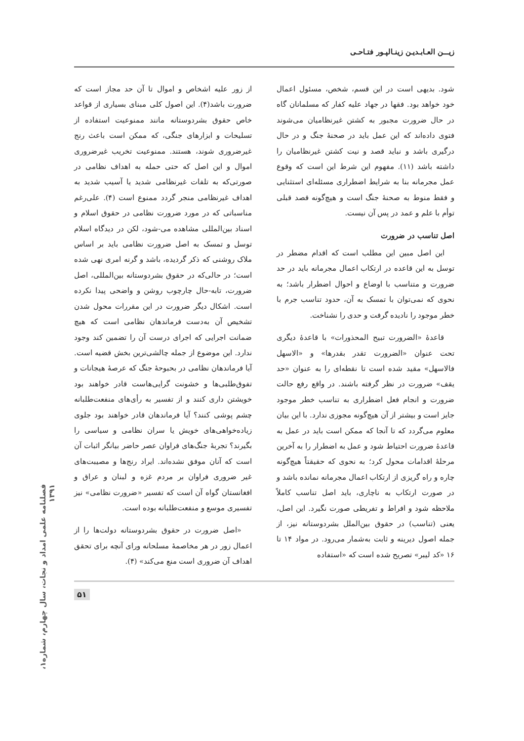زیـــن العـابـدیـن زینـالپـور فتـاحـی
شود. بدیهی است در این قسم، شخص، مسئول اعمال خود خواهد بود. فقها در جهاد علیه کفار که مسلمانان گاه در حال ضرورت مجبور به کشتن غیرنظامیان می‌شوند فتوی داده‌اند که این عمل باید در صحنهٔ جنگ و در حال درگیری باشد و نباید قصد و نیت کشتن غیرنظامیان را داشته باشد (۱۱). مفهوم این شرط این است که وقوع عمل مجرمانه بنا به شرایط اضطراری مسئله‌ای استثنایی و فقط منوط به صحنهٔ جنگ است و هیچ‌گونه قصد قبلی توأم با علم و عمد در پس آن نیست.
اصل تناسب در ضرورت
این اصل مبین این مطلب است که اقدام مضطر در توسل به این قاعده در ارتکاب اعمال مجرمانه باید در حد ضرورت و متناسب با اوضاع و احوال اضطرار باشد؛ به نحوی که نمی‌توان با تمسک به آن، حدود تناسب جرم با خطر موجود را نادیده گرفت و حدی را نشناخت.
قاعدهٔ «الضرورت تبیح المحذورات» با قاعدهٔ دیگری تحت عنوان «الضرورت تقدر بقدرها» و «الاسهل فالاسهل» مقید شده است تا نقطه‌ای را به عنوان «حد یقف» ضرورت در نظر گرفته باشند. در واقع رفع حالت ضرورت و انجام فعل اضطراری به تناسب خطر موجود جایز است و بیشتر از آن هیچ‌گونه مجوزی ندارد. با این بیان معلوم می‌گردد که تا آنجا که ممکن است باید در عمل به قاعدهٔ ضرورت احتیاط شود و عمل به اضطرار را به آخرین مرحلهٔ اقدامات محول کرد؛ به نحوی که حقیقتاً هیچ‌گونه چاره و راه گریزی از ارتکاب اعمال مجرمانه نمانده باشد و در صورت ارتکاب به ناچاری، باید اصل تناسب کاملاً ملاحظه شود و افراط و تفریطی صورت نگیرد. این اصل، یعنی (تناسب) در حقوق بین‌الملل بشردوستانه نیز، از جمله اصول دیرینه و ثابت به‌شمار می‌رود. در مواد ۱۴ تا ۱۶ «کد لیبر» تصریح شده است که «استفاده
از زور علیه اشخاص و اموال تا آن حد مجاز است که ضرورت باشد(۴). این اصول کلی مبنای بسیاری از قواعد خاص حقوق بشردوستانه مانند ممنوعیت استفاده از تسلیحات و ابزارهای جنگی، که ممکن است باعث رنج غیرضروری شوند، هستند. ممنوعیت تخریب غیرضروری اموال و این اصل که حتی حمله به اهداف نظامی در صورتی‌که به تلفات غیرنظامی شدید یا آسیب شدید به اهداف غیرنظامی منجر گردد ممنوع است (۴). علی‌رغم مناسباتی که در مورد ضرورت نظامی در حقوق اسلام و اسناد بین‌المللی مشاهده می-شود، لکن در دیدگاه اسلام توسل و تمسک به اصل ضرورت نظامی باید بر اساس ملاک روشنی که ذکر گردیده، باشد و گرنه امری نهی شده است؛ در حالی‌که در حقوق بشردوستانه بین‌المللی، اصل ضرورت، تابه-حال چارچوب روشن و واضحی پیدا نکرده است. اشکال دیگر ضرورت در این مقررات محول شدن تشخیص آن به‌دست فرماندهان نظامی است که هیچ ضمانت اجرایی که اجرای درست آن را تضمین کند وجود ندارد. این موضوع از جمله چالشی‌ترین بخش قضیه است. آیا فرماندهان نظامی در بحبوحهٔ جنگ که عرصهٔ هیجانات و تفوق‌طلبی‌ها و خشونت گرایی‌هاست قادر خواهند بود خویشتن داری کنند و از تفسیر به رأی‌های منفعت‌طلبانه چشم پوشی کنند؟ آیا فرماندهان قادر خواهند بود جلوی زیاده‌خواهی‌های خویش یا سران نظامی و سیاسی را بگیرند؟ تجربهٔ جنگ‌های فراوان عصر حاضر بیانگر اثبات آن است که آنان موفق نشده‌اند. ایراد رنج‌ها و مصیبت‌های غیر ضروری فراوان بر مردم غزه و لبنان و عراق و افغانستان گواه آن است که تفسیر «ضرورت نظامی» نیز تفسیری موسع و منفعت‌طلبانه بوده است.
«اصل ضرورت در حقوق بشردوستانه دولت‌ها را از اعمال زور در هر مخاصمهٔ مسلحانه ورای آنچه برای تحقق اهداف آن ضروری است منع می‌کند» (۴).
۵۱
فصلنامه علمی امداد و نجات، سال چهارم، شماره۱، ۱۳۹۱